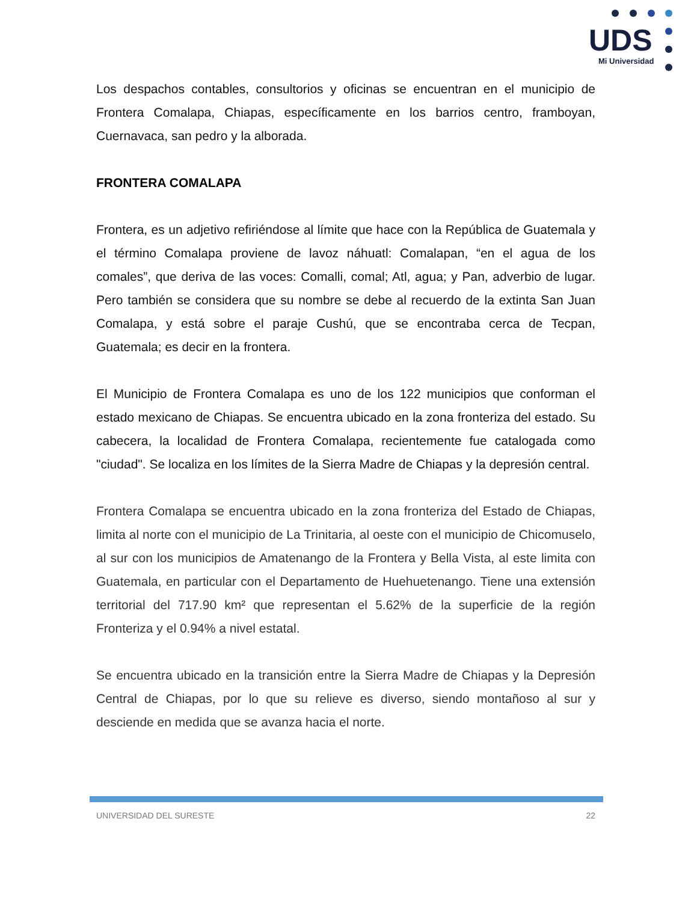UDS
Mi Universidad
Los despachos contables, consultorios y oficinas se encuentran en el municipio de Frontera Comalapa, Chiapas, específicamente en los barrios centro, framboyan, Cuernavaca, san pedro y la alborada.
FRONTERA COMALAPA
Frontera, es un adjetivo refiriéndose al límite que hace con la República de Guatemala y el término Comalapa proviene de lavoz náhuatl: Comalapan, “en el agua de los comales”, que deriva de las voces: Comalli, comal; Atl, agua; y Pan, adverbio de lugar. Pero también se considera que su nombre se debe al recuerdo de la extinta San Juan Comalapa, y está sobre el paraje Cushú, que se encontraba cerca de Tecpan, Guatemala; es decir en la frontera.
El Municipio de Frontera Comalapa es uno de los 122 municipios que conforman el estado mexicano de Chiapas. Se encuentra ubicado en la zona fronteriza del estado. Su cabecera, la localidad de Frontera Comalapa, recientemente fue catalogada como "ciudad". Se localiza en los límites de la Sierra Madre de Chiapas y la depresión central.
Frontera Comalapa se encuentra ubicado en la zona fronteriza del Estado de Chiapas, limita al norte con el municipio de La Trinitaria, al oeste con el municipio de Chicomuselo, al sur con los municipios de Amatenango de la Frontera y Bella Vista, al este limita con Guatemala, en particular con el Departamento de Huehuetenango. Tiene una extensión territorial del 717.90 km² que representan el 5.62% de la superficie de la región Fronteriza y el 0.94% a nivel estatal.
Se encuentra ubicado en la transición entre la Sierra Madre de Chiapas y la Depresión Central de Chiapas, por lo que su relieve es diverso, siendo montañoso al sur y desciende en medida que se avanza hacia el norte.
UNIVERSIDAD DEL SURESTE 22